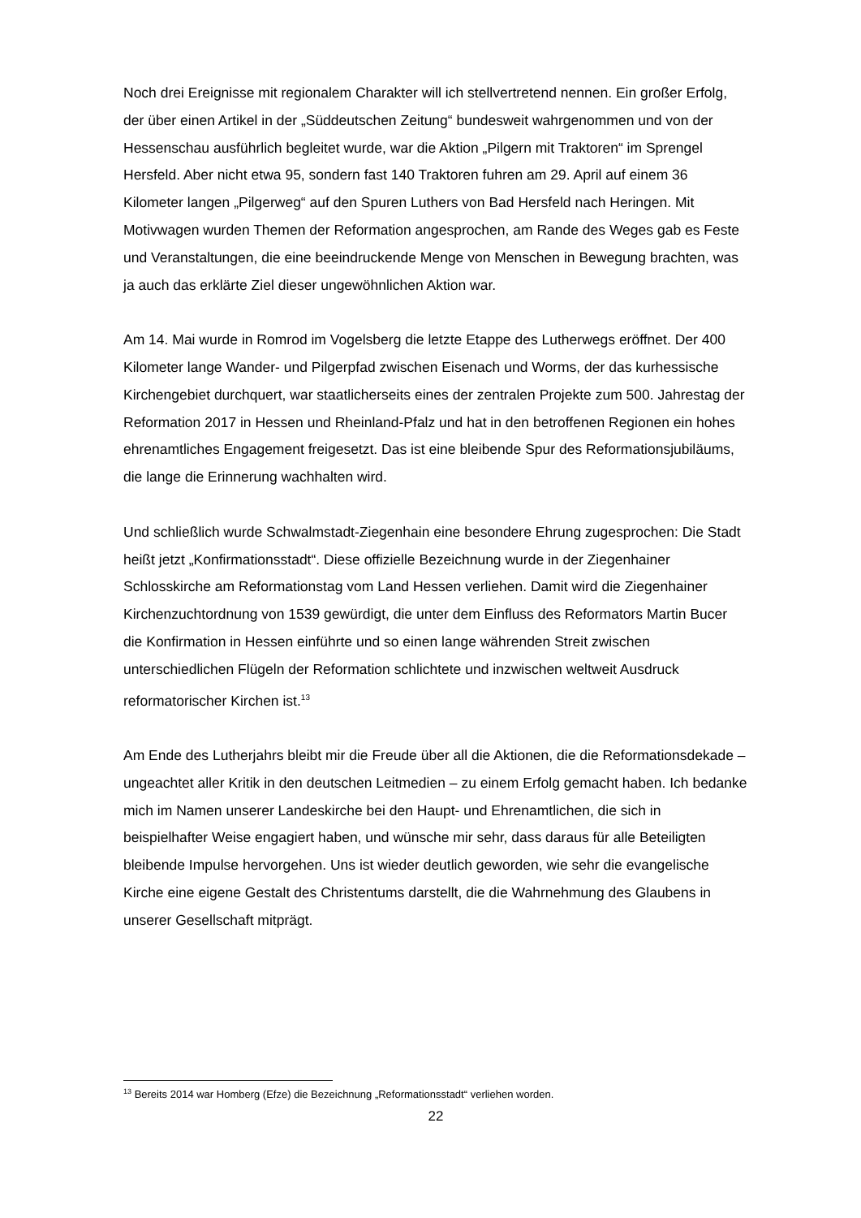Noch drei Ereignisse mit regionalem Charakter will ich stellvertretend nennen. Ein großer Erfolg, der über einen Artikel in der „Süddeutschen Zeitung“ bundesweit wahrgenommen und von der Hessenschau ausführlich begleitet wurde, war die Aktion „Pilgern mit Traktoren“ im Sprengel Hersfeld. Aber nicht etwa 95, sondern fast 140 Traktoren fuhren am 29. April auf einem 36 Kilometer langen „Pilgerweg“ auf den Spuren Luthers von Bad Hersfeld nach Heringen. Mit Motivwagen wurden Themen der Reformation angesprochen, am Rande des Weges gab es Feste und Veranstaltungen, die eine beeindruckende Menge von Menschen in Bewegung brachten, was ja auch das erklärte Ziel dieser ungewöhnlichen Aktion war.
Am 14. Mai wurde in Romrod im Vogelsberg die letzte Etappe des Lutherwegs eröffnet. Der 400 Kilometer lange Wander- und Pilgerpfad zwischen Eisenach und Worms, der das kurhessische Kirchengebiet durchquert, war staatlicherseits eines der zentralen Projekte zum 500. Jahrestag der Reformation 2017 in Hessen und Rheinland-Pfalz und hat in den betroffenen Regionen ein hohes ehrenamtliches Engagement freigesetzt. Das ist eine bleibende Spur des Reformationsjubiläums, die lange die Erinnerung wachhalten wird.
Und schließlich wurde Schwalmstadt-Ziegenhain eine besondere Ehrung zugesprochen: Die Stadt heißt jetzt „Konfirmationsstadt“. Diese offizielle Bezeichnung wurde in der Ziegenhainer Schlosskirche am Reformationstag vom Land Hessen verliehen. Damit wird die Ziegenhainer Kirchenzuchtordnung von 1539 gewürdigt, die unter dem Einfluss des Reformators Martin Bucer die Konfirmation in Hessen einführte und so einen lange währenden Streit zwischen unterschiedlichen Flügeln der Reformation schlichtete und inzwischen weltweit Ausdruck reformatorischer Kirchen ist.<sup>13</sup>
Am Ende des Lutherjahrs bleibt mir die Freude über all die Aktionen, die die Reformationsdekade – ungeachtet aller Kritik in den deutschen Leitmedien – zu einem Erfolg gemacht haben. Ich bedanke mich im Namen unserer Landeskirche bei den Haupt- und Ehrenamtlichen, die sich in beispielhafter Weise engagiert haben, und wünsche mir sehr, dass daraus für alle Beteiligten bleibende Impulse hervorgehen. Uns ist wieder deutlich geworden, wie sehr die evangelische Kirche eine eigene Gestalt des Christentums darstellt, die die Wahrnehmung des Glaubens in unserer Gesellschaft mitprägt.
<sup>13</sup> Bereits 2014 war Homberg (Efze) die Bezeichnung „Reformationsstadt“ verliehen worden.
22